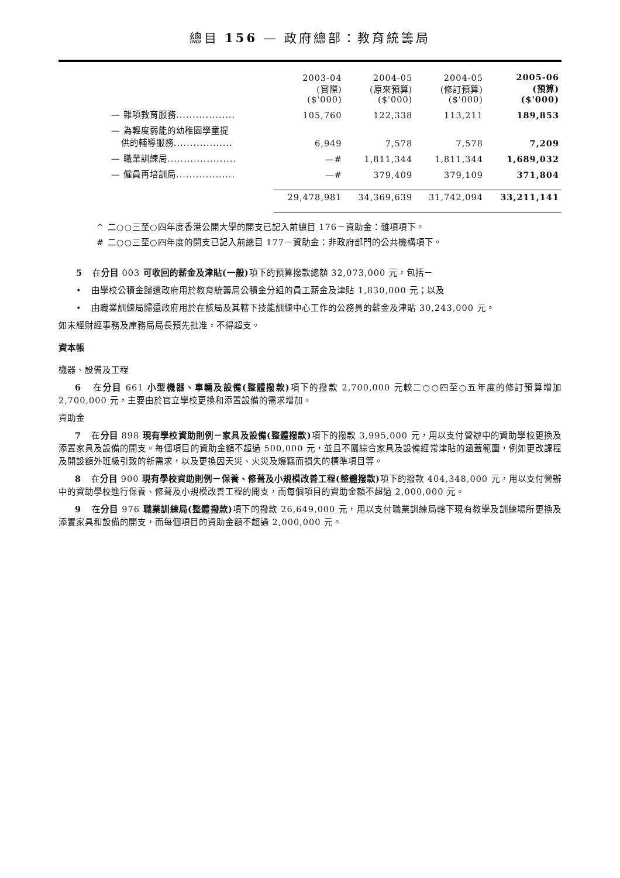總目 156 — 政府總部：教育統籌局
| | 2003-04 (實際) ($'000) | 2004-05 (原來預算) ($'000) | 2004-05 (修訂預算) ($'000) | 2005-06 (預算) ($'000) |
| --- | --- | --- | --- | --- |
| — 雜項教育服務.................. | 105,760 | 122,338 | 113,211 | 189,853 |
| — 為輕度弱能的幼稚園學童提 供的輔導服務.................. | 6,949 | 7,578 | 7,578 | 7,209 |
| — 職業訓練局..................... | —# | 1,811,344 | 1,811,344 | 1,689,032 |
| — 僱員再培訓局.................. | —# | 379,409 | 379,109 | 371,804 |
| | 29,478,981 | 34,369,639 | 31,742,094 | 33,211,141 |
^ 二○○三至○四年度香港公開大學的開支已記入前總目 176－資助金：雜項項下。
# 二○○三至○四年度的開支已記入前總目 177－資助金：非政府部門的公共機構項下。
5 在分目 003 可收回的薪金及津貼(一般) 項下的預算撥款總額 32,073,000 元，包括－
• 由學校公積金歸還政府用於教育統籌局公積金分組的員工薪金及津貼 1,830,000 元；以及
• 由職業訓練局歸還政府用於在該局及其轄下技能訓練中心工作的公務員的薪金及津貼 30,243,000 元。
如未經財經事務及庫務局局長預先批准，不得超支。
資本帳
機器、設備及工程
6 在分目 661 小型機器、車輛及設備(整體撥款) 項下的撥款 2,700,000 元較二○○四至○五年度的修訂預算增加 2,700,000 元，主要由於官立學校更換和添置設備的需求增加。
資助金
7 在分目 898 現有學校資助則例－家具及設備(整體撥款) 項下的撥款 3,995,000 元，用以支付營辦中的資助學校更換及添置家具及設備的開支。每個項目的資助金額不超過 500,000 元，並且不屬綜合家具及設備經常津貼的涵蓋範圍，例如更改課程及開設額外班級引致的新需求，以及更換因天災、火災及爆竊而損失的標準項目等。
8 在分目 900 現有學校資助則例－保養、修葺及小規模改善工程(整體撥款) 項下的撥款 404,348,000 元，用以支付營辦中的資助學校進行保養、修葺及小規模改善工程的開支，而每個項目的資助金額不超過 2,000,000 元。
9 在分目 976 職業訓練局(整體撥款) 項下的撥款 26,649,000 元，用以支付職業訓練局轄下現有教學及訓練場所更換及添置家具和設備的開支，而每個項目的資助金額不超過 2,000,000 元。